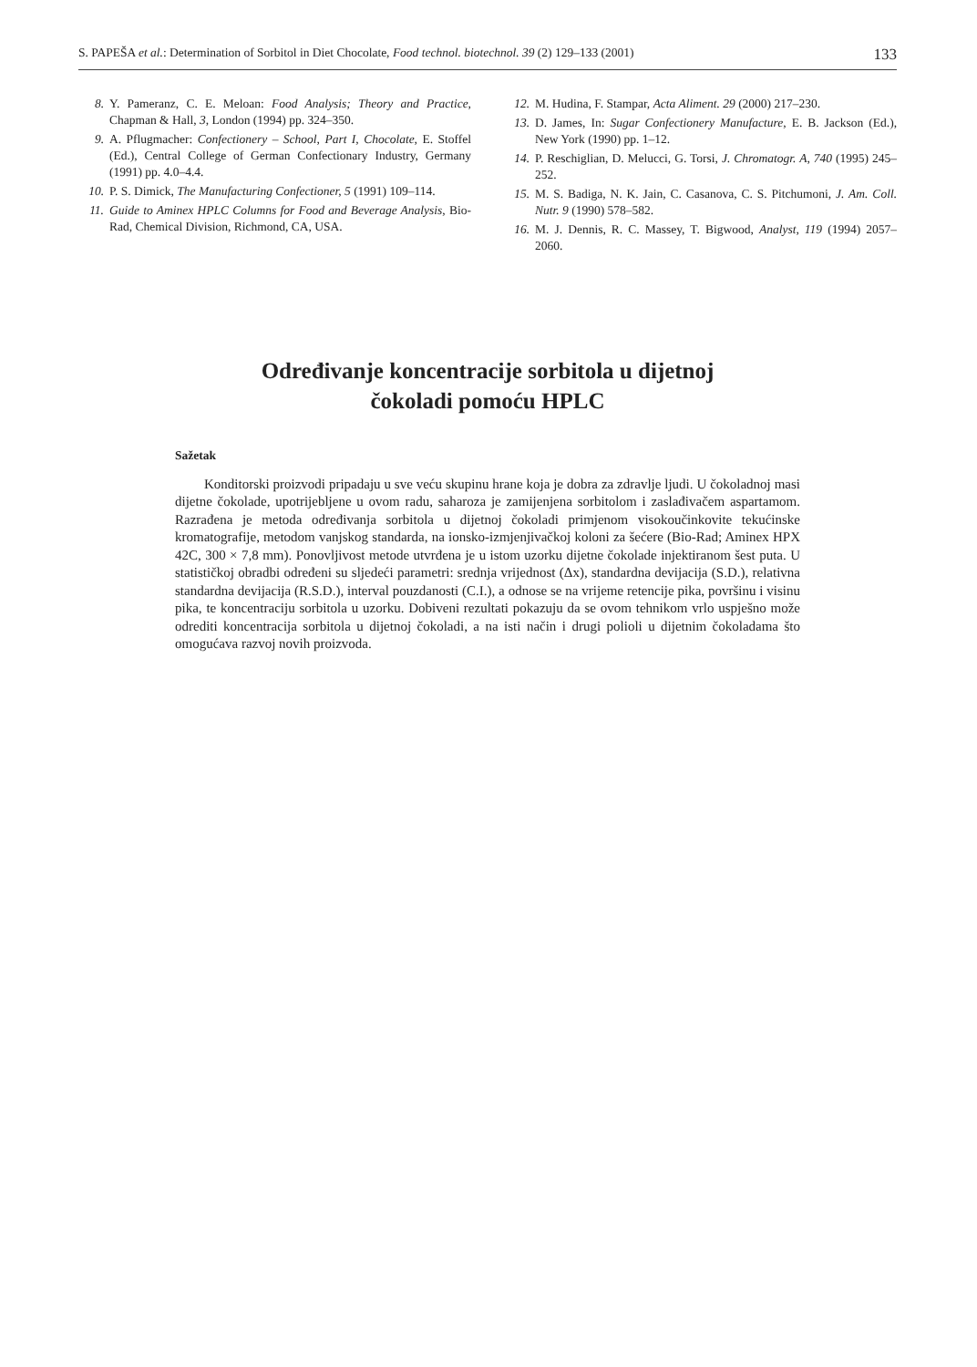S. PAPEŠA et al.: Determination of Sorbitol in Diet Chocolate, Food technol. biotechnol. 39 (2) 129–133 (2001) 133
8. Y. Pameranz, C. E. Meloan: Food Analysis; Theory and Practice, Chapman & Hall, 3, London (1994) pp. 324–350.
9. A. Pflugmacher: Confectionery – School, Part I, Chocolate, E. Stoffel (Ed.), Central College of German Confectionary Industry, Germany (1991) pp. 4.0–4.4.
10. P. S. Dimick, The Manufacturing Confectioner, 5 (1991) 109–114.
11. Guide to Aminex HPLC Columns for Food and Beverage Analysis, Bio-Rad, Chemical Division, Richmond, CA, USA.
12. M. Hudina, F. Stampar, Acta Aliment. 29 (2000) 217–230.
13. D. James, In: Sugar Confectionery Manufacture, E. B. Jackson (Ed.), New York (1990) pp. 1–12.
14. P. Reschiglian, D. Melucci, G. Torsi, J. Chromatogr. A, 740 (1995) 245–252.
15. M. S. Badiga, N. K. Jain, C. Casanova, C. S. Pitchumoni, J. Am. Coll. Nutr. 9 (1990) 578–582.
16. M. J. Dennis, R. C. Massey, T. Bigwood, Analyst, 119 (1994) 2057–2060.
Određivanje koncentracije sorbitola u dijetnoj
čokoladi pomoću HPLC
Sažetak
Konditorski proizvodi pripadaju u sve veću skupinu hrane koja je dobra za zdravlje ljudi. U čokoladnoj masi dijetne čokolade, upotrijebljene u ovom radu, saharoza je zamijenjena sorbitolom i zaslađivačem aspartamom. Razrađena je metoda određivanja sorbitola u dijetnoj čokoladi primjenom visokoučinkovite tekućinske kromatografije, metodom vanjskog standarda, na ionsko-izmjenjivačkoj koloni za šećere (Bio-Rad; Aminex HPX 42C, 300 × 7,8 mm). Ponovljivost metode utvrđena je u istom uzorku dijetne čokolade injektiranom šest puta. U statističkoj obradbi određeni su sljedeći parametri: srednja vrijednost (Δx), standardna devijacija (S.D.), relativna standardna devijacija (R.S.D.), interval pouzdanosti (C.I.), a odnose se na vrijeme retencije pika, površinu i visinu pika, te koncentraciju sorbitola u uzorku. Dobiveni rezultati pokazuju da se ovom tehnikom vrlo uspješno može odrediti koncentracija sorbitola u dijetnoj čokoladi, a na isti način i drugi polioli u dijetnim čokoladama što omogućava razvoj novih proizvoda.